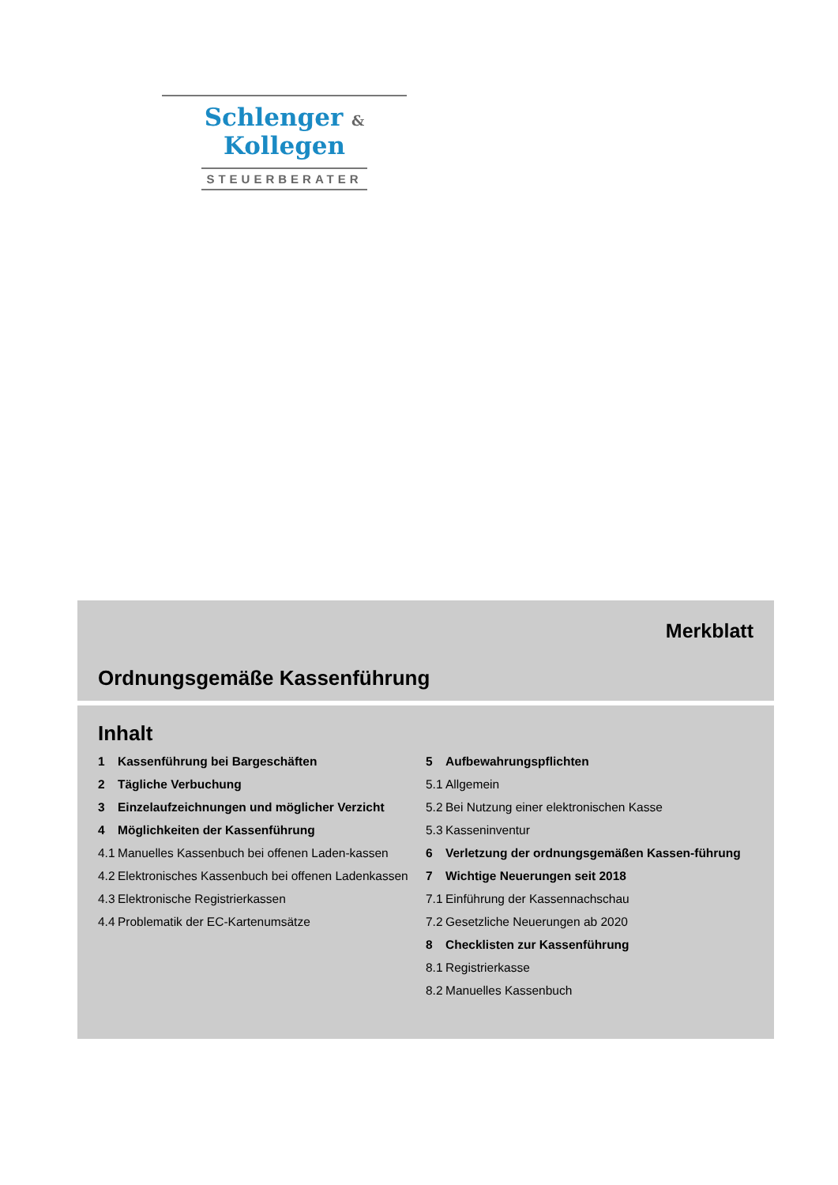Schlenger & Kollegen
STEUERBERATER
Merkblatt
Ordnungsgemäße Kassenführung
Inhalt
1 Kassenführung bei Bargeschäften
2 Tägliche Verbuchung
3 Einzelaufzeichnungen und möglicher Verzicht
4 Möglichkeiten der Kassenführung
4.1 Manuelles Kassenbuch bei offenen Laden-kassen
4.2 Elektronisches Kassenbuch bei offenen Ladenkassen
4.3 Elektronische Registrierkassen
4.4 Problematik der EC-Kartenumsätze
5 Aufbewahrungspflichten
5.1 Allgemein
5.2 Bei Nutzung einer elektronischen Kasse
5.3 Kasseninventur
6 Verletzung der ordnungsgemäßen Kassen-führung
7 Wichtige Neuerungen seit 2018
7.1 Einführung der Kassennachschau
7.2 Gesetzliche Neuerungen ab 2020
8 Checklisten zur Kassenführung
8.1 Registrierkasse
8.2 Manuelles Kassenbuch